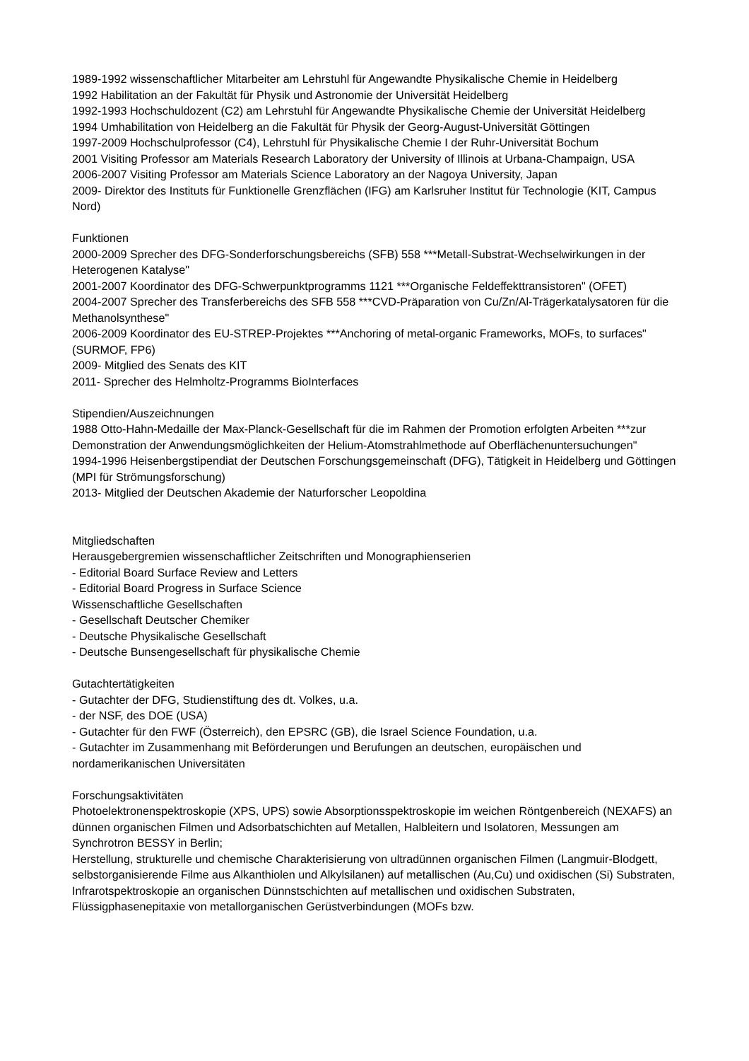1989-1992 wissenschaftlicher Mitarbeiter am Lehrstuhl für Angewandte Physikalische Chemie in Heidelberg
1992 Habilitation an der Fakultät für Physik und Astronomie der Universität Heidelberg
1992-1993 Hochschuldozent (C2) am Lehrstuhl für Angewandte Physikalische Chemie der Universität Heidelberg
1994 Umhabilitation von Heidelberg an die Fakultät für Physik der Georg-August-Universität Göttingen
1997-2009 Hochschulprofessor (C4), Lehrstuhl für Physikalische Chemie I der Ruhr-Universität Bochum
2001 Visiting Professor am Materials Research Laboratory der University of Illinois at Urbana-Champaign, USA
2006-2007 Visiting Professor am Materials Science Laboratory an der Nagoya University, Japan
2009- Direktor des Instituts für Funktionelle Grenzflächen (IFG) am Karlsruher Institut für Technologie (KIT, Campus Nord)
Funktionen
2000-2009 Sprecher des DFG-Sonderforschungsbereichs (SFB) 558 ***Metall-Substrat-Wechselwirkungen in der Heterogenen Katalyse"
2001-2007 Koordinator des DFG-Schwerpunktprogramms 1121 ***Organische Feldeffekttransistoren" (OFET)
2004-2007 Sprecher des Transferbereichs des SFB 558 ***CVD-Präparation von Cu/Zn/Al-Trägerkatalysatoren für die Methanolsynthese"
2006-2009 Koordinator des EU-STREP-Projektes ***Anchoring of metal-organic Frameworks, MOFs, to surfaces" (SURMOF, FP6)
2009- Mitglied des Senats des KIT
2011- Sprecher des Helmholtz-Programms BioInterfaces
Stipendien/Auszeichnungen
1988 Otto-Hahn-Medaille der Max-Planck-Gesellschaft für die im Rahmen der Promotion erfolgten Arbeiten ***zur Demonstration der Anwendungsmöglichkeiten der Helium-Atomstrahlmethode auf Oberflächenuntersuchungen"
1994-1996 Heisenbergstipendiat der Deutschen Forschungsgemeinschaft (DFG), Tätigkeit in Heidelberg und Göttingen (MPI für Strömungsforschung)
2013- Mitglied der Deutschen Akademie der Naturforscher Leopoldina
Mitgliedschaften
Herausgebergremien wissenschaftlicher Zeitschriften und Monographienserien
- Editorial Board Surface Review and Letters
- Editorial Board Progress in Surface Science
Wissenschaftliche Gesellschaften
- Gesellschaft Deutscher Chemiker
- Deutsche Physikalische Gesellschaft
- Deutsche Bunsengesellschaft für physikalische Chemie
Gutachtertätigkeiten
- Gutachter der DFG, Studienstiftung des dt. Volkes, u.a.
- der NSF, des DOE (USA)
- Gutachter für den FWF (Österreich), den EPSRC (GB), die Israel Science Foundation, u.a.
- Gutachter im Zusammenhang mit Beförderungen und Berufungen an deutschen, europäischen und nordamerikanischen Universitäten
Forschungsaktivitäten
Photoelektronenspektroskopie (XPS, UPS) sowie Absorptionsspektroskopie im weichen Röntgenbereich (NEXAFS) an dünnen organischen Filmen und Adsorbatschichten auf Metallen, Halbleitern und Isolatoren, Messungen am Synchrotron BESSY in Berlin;
Herstellung, strukturelle und chemische Charakterisierung von ultradünnen organischen Filmen (Langmuir-Blodgett, selbstorganisierende Filme aus Alkanthiolen und Alkylsilanen) auf metallischen (Au,Cu) und oxidischen (Si) Substraten, Infrarotspektroskopie an organischen Dünnstschichten auf metallischen und oxidischen Substraten, Flüssigphasenepitaxie von metallorganischen Gerüstverbindungen (MOFs bzw.